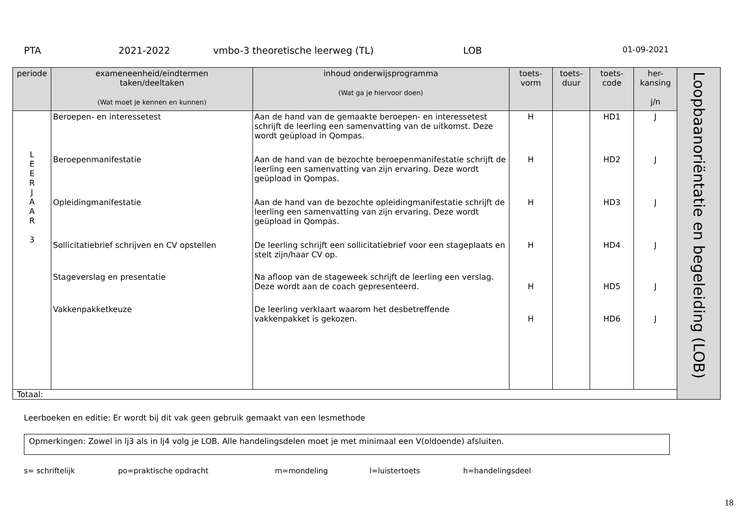PTA 2021-2022 vmbo-3 theoretische leerweg (TL) LOB 01-09-2021
| periode | exameneenheid/eindtermen taken/deeltaken (Wat moet je kennen en kunnen) | inhoud onderwijsprogramma (Wat ga je hiervoor doen) | toets- vorm | toets- duur | toets- code | her- kansing j/n | Loopbaanoriëntatie en begeleiding (LOB) |
| L E E R J A A R 3 | Beroepen- en interessetest Beroepenmanifestatie Opleidingmanifestatie Sollicitatiebrief schrijven en CV opstellen Stageverslag en presentatie Vakkenpakketkeuze | Aan de hand van de gemaakte beroepen- en interessetest schrijft de leerling een samenvatting van de uitkomst. Deze wordt geüpload in Qompas. Aan de hand van de bezochte beroepenmanifestatie schrijft de leerling een samenvatting van zijn ervaring. Deze wordt geüpload in Qompas. Aan de hand van de bezochte opleidingmanifestatie schrijft de leerling een samenvatting van zijn ervaring. Deze wordt geüpload in Qompas. De leerling schrijft een sollicitatiebrief voor een stageplaats en stelt zijn/haar CV op. Na afloop van de stageweek schrijft de leerling een verslag. Deze wordt aan de coach gepresenteerd. De leerling verklaart waarom het desbetreffende vakkenpakket is gekozen. | H H H H H H | | HD1 HD2 HD3 HD4 HD5 HD6 | J J J J J J | |
| Totaal: | | | | | | | |
Leerboeken en editie: Er wordt bij dit vak geen gebruik gemaakt van een lesmethode
Opmerkingen: Zowel in lj3 als in lj4 volg je LOB. Alle handelingsdelen moet je met minimaal een V(oldoende) afsluiten.
s= schriftelijk po=praktische opdracht m=mondeling l=luistertoets h=handelingsdeel
18